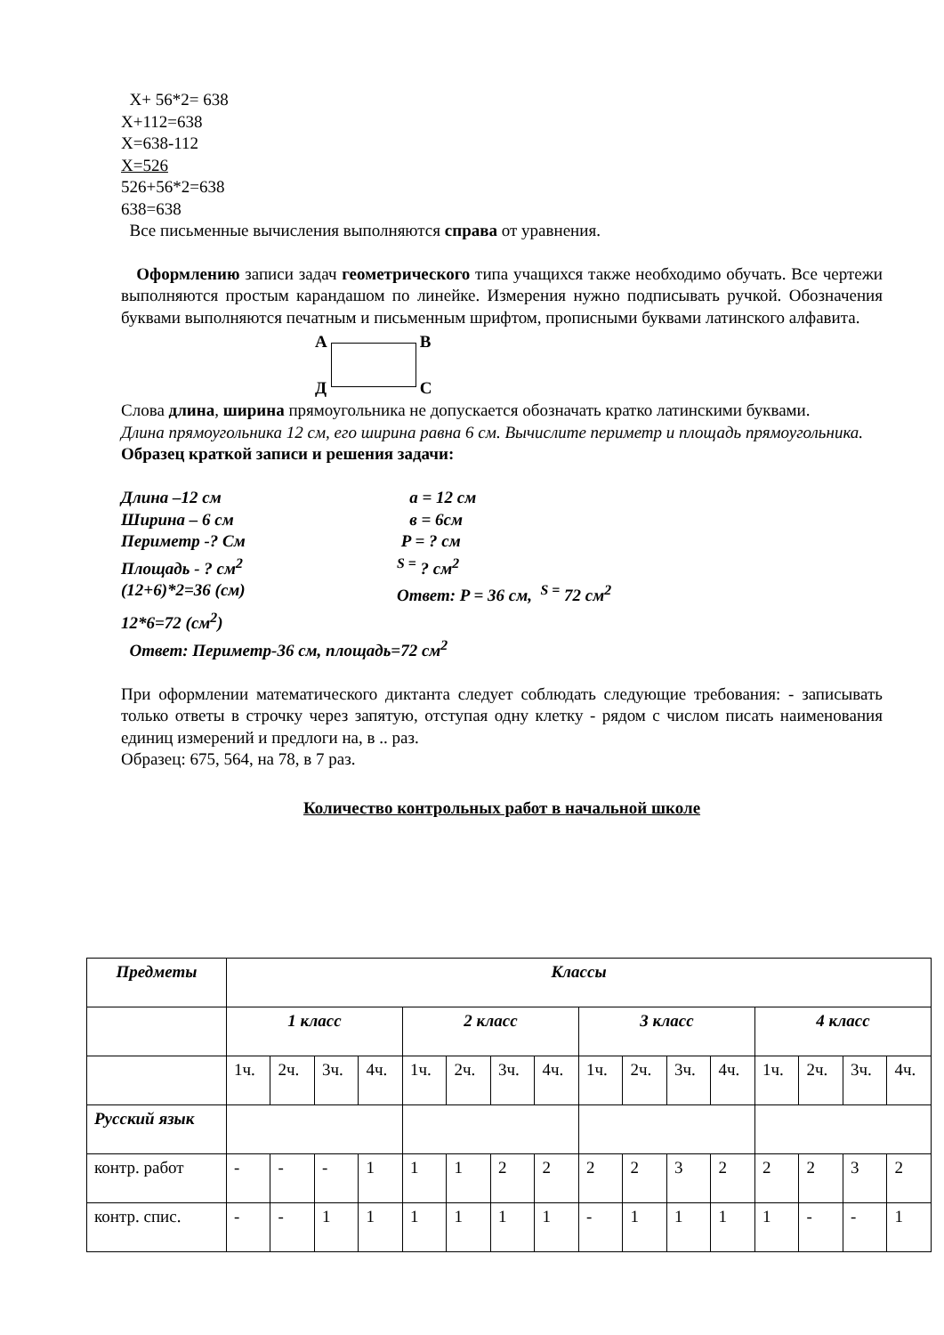X+ 56*2= 638
X+112=638
X=638-112
X=526
526+56*2=638
638=638
Все письменные вычисления выполняются справа от уравнения.
Оформлению записи задач геометрического типа учащихся также необходимо обучать. Все чертежи выполняются простым карандашом по линейке. Измерения нужно подписывать ручкой. Обозначения буквами выполняются печатным и письменным шрифтом, прописными буквами латинского алфавита.
A
Д
B
C
Слова длина, ширина прямоугольника не допускается обозначать кратко латинскими буквами.
Длина прямоугольника 12 см, его ширина равна 6 см. Вычислите периметр и площадь прямоугольника.
Образец краткой записи и решения задачи:
Длина –12 см a = 12 см
Ширина – 6 см в = 6см
Периметр -? См P = ? см
Площадь - ? см<sup>2</sup> <sup>S =</sup> ? см<sup>2</sup>
(12+6)*2=36 (см) Ответ: P = 36 см, <sup>S =</sup> 72 см<sup>2</sup>
12*6=72 (см<sup>2</sup>)
Ответ: Периметр-36 см, площадь=72 см<sup>2</sup>
При оформлении математического диктанта следует соблюдать следующие требования: - записывать только ответы в строчку через запятую, отступая одну клетку - рядом с числом писать наименования единиц измерений и предлоги на, в .. раз.
Образец: 675, 564, на 78, в 7 раз.
Количество контрольных работ в начальной школе
| Предметы | Классы | | | | | | | | | | | | | | | |
| --- | --- | --- | --- | --- | --- | --- | --- | --- | --- | --- | --- | --- | --- | --- | --- | --- |
| | 1 класс | | | | 2 класс | | | | 3 класс | | | | 4 класс | | | |
| | 1ч. | 2ч. | 3ч. | 4ч. | 1ч. | 2ч. | 3ч. | 4ч. | 1ч. | 2ч. | 3ч. | 4ч. | 1ч. | 2ч. | 3ч. | 4ч. |
| Русский язык | | | | | | | | | | | | | | | | |
| контр. работ | - | - | - | 1 | 1 | 1 | 2 | 2 | 2 | 2 | 3 | 2 | 2 | 2 | 3 | 2 |
| контр. спис. | - | - | 1 | 1 | 1 | 1 | 1 | 1 | - | 1 | 1 | 1 | 1 | - | - | 1 |